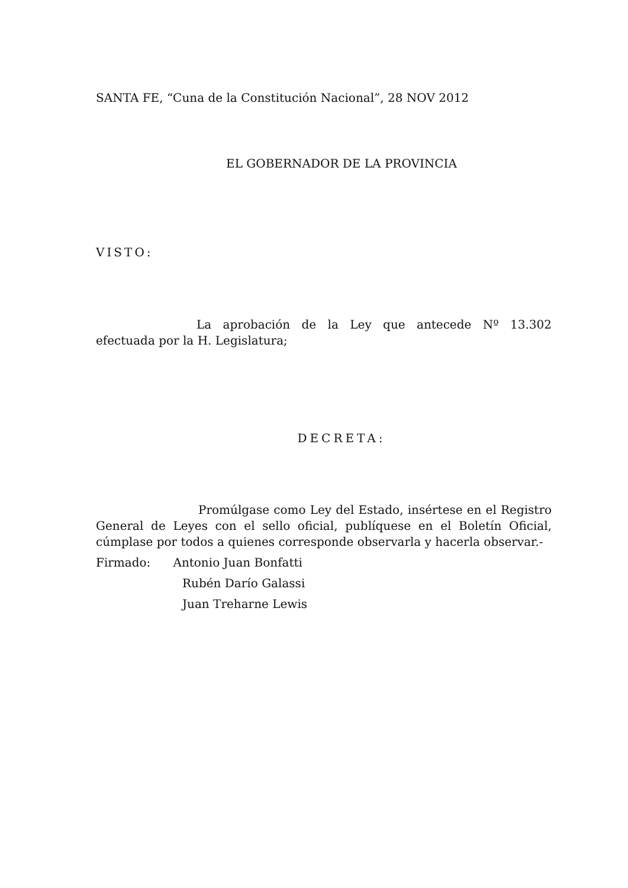SANTA FE, “Cuna de la Constitución Nacional”, 28 NOV 2012
EL GOBERNADOR DE LA PROVINCIA
VISTO:
La aprobación de la Ley que antecede Nº 13.302 efectuada por la H. Legislatura;
DECRETA:
Promúlgase como Ley del Estado, insértese en el Registro General de Leyes con el sello oficial, publíquese en el Boletín Oficial, cúmplase por todos a quienes corresponde observarla y hacerla observar.-
Firmado: Antonio Juan Bonfatti
Rubén Darío Galassi
Juan Treharne Lewis